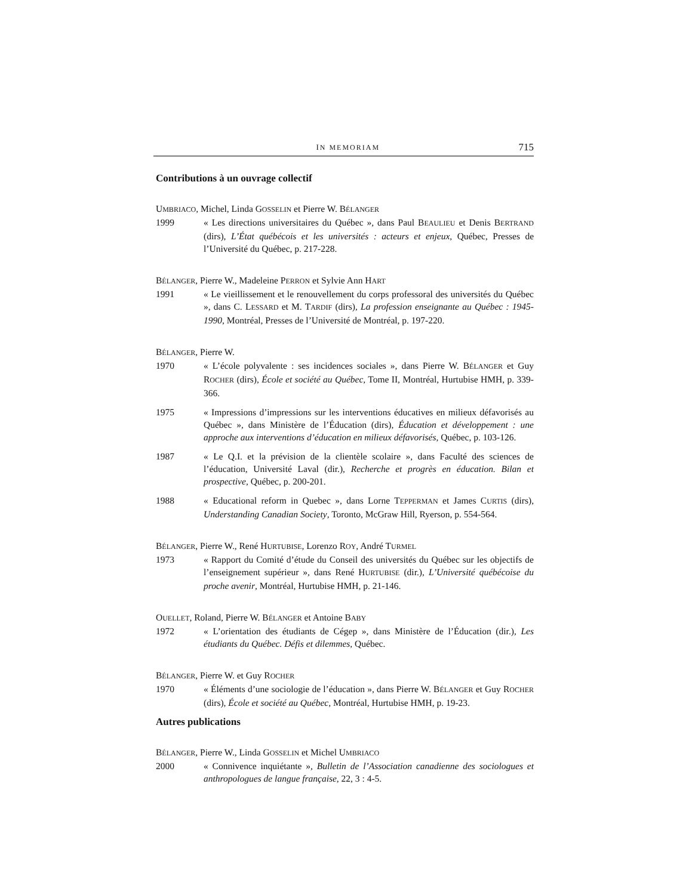IN MEMORIAM 715
Contributions à un ouvrage collectif
UMBRIACO, Michel, Linda GOSSELIN et Pierre W. BÉLANGER
1999 « Les directions universitaires du Québec », dans Paul BEAULIEU et Denis BERTRAND (dirs), L’État québécois et les universités : acteurs et enjeux, Québec, Presses de l’Université du Québec, p. 217-228.
BÉLANGER, Pierre W., Madeleine PERRON et Sylvie Ann HART
1991 « Le vieillissement et le renouvellement du corps professoral des universités du Québec », dans C. LESSARD et M. TARDIF (dirs), La profession enseignante au Québec : 1945-1990, Montréal, Presses de l’Université de Montréal, p. 197-220.
BÉLANGER, Pierre W.
1970 « L’école polyvalente : ses incidences sociales », dans Pierre W. BÉLANGER et Guy ROCHER (dirs), École et société au Québec, Tome II, Montréal, Hurtubise HMH, p. 339-366.
1975 « Impressions d’impressions sur les interventions éducatives en milieux défavorisés au Québec », dans Ministère de l’Éducation (dirs), Éducation et développement : une approche aux interventions d’éducation en milieux défavorisés, Québec, p. 103-126.
1987 « Le Q.I. et la prévision de la clientèle scolaire », dans Faculté des sciences de l’éducation, Université Laval (dir.), Recherche et progrès en éducation. Bilan et prospective, Québec, p. 200-201.
1988 « Educational reform in Quebec », dans Lorne TEPPERMAN et James CURTIS (dirs), Understanding Canadian Society, Toronto, McGraw Hill, Ryerson, p. 554-564.
BÉLANGER, Pierre W., René HURTUBISE, Lorenzo ROY, André TURMEL
1973 « Rapport du Comité d’étude du Conseil des universités du Québec sur les objectifs de l’enseignement supérieur », dans René HURTUBISE (dir.), L’Université québécoise du proche avenir, Montréal, Hurtubise HMH, p. 21-146.
OUELLET, Roland, Pierre W. BÉLANGER et Antoine BABY
1972 « L’orientation des étudiants de Cégep », dans Ministère de l’Éducation (dir.), Les étudiants du Québec. Défis et dilemmes, Québec.
BÉLANGER, Pierre W. et Guy ROCHER
1970 « Éléments d’une sociologie de l’éducation », dans Pierre W. BÉLANGER et Guy ROCHER (dirs), École et société au Québec, Montréal, Hurtubise HMH, p. 19-23.
Autres publications
BÉLANGER, Pierre W., Linda GOSSELIN et Michel UMBRIACO
2000 « Connivence inquiétante », Bulletin de l’Association canadienne des sociologues et anthropologues de langue française, 22, 3 : 4-5.